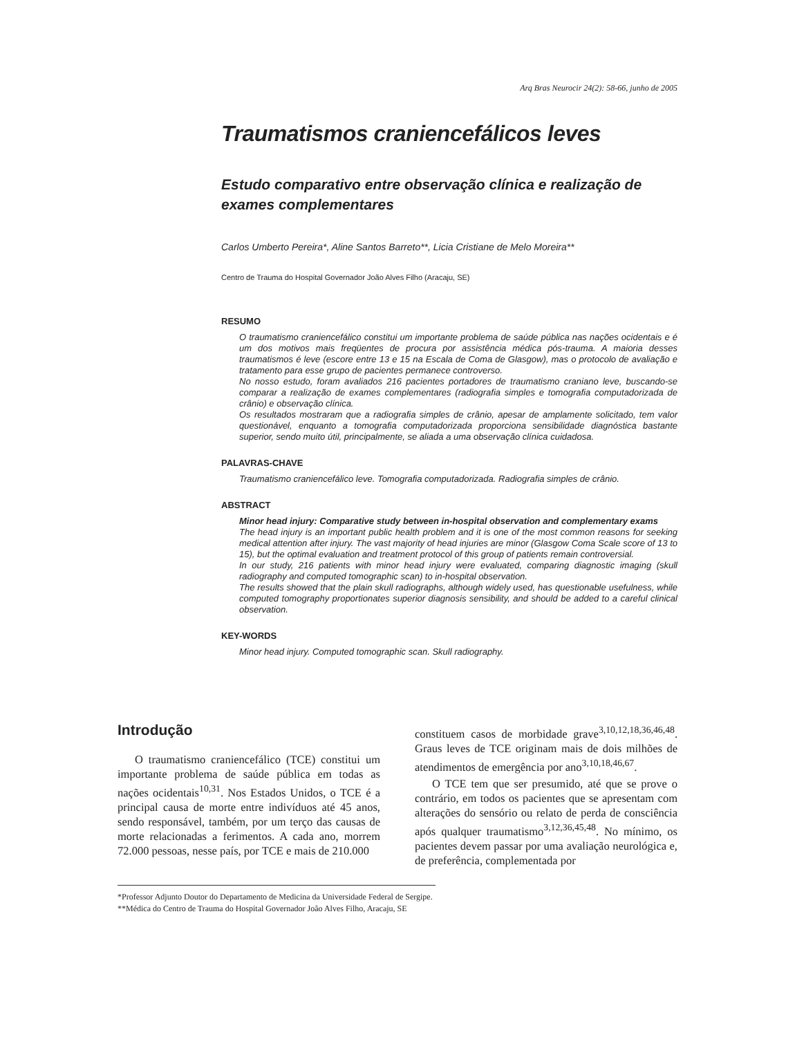Arq Bras Neurocir 24(2): 58-66, junho de 2005
Traumatismos craniencefálicos leves
Estudo comparativo entre observação clínica e realização de exames complementares
Carlos Umberto Pereira*, Aline Santos Barreto**, Licia Cristiane de Melo Moreira**
Centro de Trauma do Hospital Governador João Alves Filho (Aracaju, SE)
RESUMO
O traumatismo craniencefálico constitui um importante problema de saúde pública nas nações ocidentais e é um dos motivos mais freqüentes de procura por assistência médica pós-trauma. A maioria desses traumatismos é leve (escore entre 13 e 15 na Escala de Coma de Glasgow), mas o protocolo de avaliação e tratamento para esse grupo de pacientes permanece controverso.
No nosso estudo, foram avaliados 216 pacientes portadores de traumatismo craniano leve, buscando-se comparar a realização de exames complementares (radiografia simples e tomografia computadorizada de crânio) e observação clínica.
Os resultados mostraram que a radiografia simples de crânio, apesar de amplamente solicitado, tem valor questionável, enquanto a tomografia computadorizada proporciona sensibilidade diagnóstica bastante superior, sendo muito útil, principalmente, se aliada a uma observação clínica cuidadosa.
PALAVRAS-CHAVE
Traumatismo craniencefálico leve. Tomografia computadorizada. Radiografia simples de crânio.
ABSTRACT
Minor head injury: Comparative study between in-hospital observation and complementary exams
The head injury is an important public health problem and it is one of the most common reasons for seeking medical attention after injury. The vast majority of head injuries are minor (Glasgow Coma Scale score of 13 to 15), but the optimal evaluation and treatment protocol of this group of patients remain controversial.
In our study, 216 patients with minor head injury were evaluated, comparing diagnostic imaging (skull radiography and computed tomographic scan) to in-hospital observation.
The results showed that the plain skull radiographs, although widely used, has questionable usefulness, while computed tomography proportionates superior diagnosis sensibility, and should be added to a careful clinical observation.
KEY-WORDS
Minor head injury. Computed tomographic scan. Skull radiography.
Introdução
O traumatismo craniencefálico (TCE) constitui um importante problema de saúde pública em todas as nações ocidentais<sup>10,31</sup>. Nos Estados Unidos, o TCE é a principal causa de morte entre indivíduos até 45 anos, sendo responsável, também, por um terço das causas de morte relacionadas a ferimentos. A cada ano, morrem 72.000 pessoas, nesse país, por TCE e mais de 210.000
constituem casos de morbidade grave<sup>3,10,12,18,36,46,48</sup>. Graus leves de TCE originam mais de dois milhões de atendimentos de emergência por ano<sup>3,10,18,46,67</sup>.
O TCE tem que ser presumido, até que se prove o contrário, em todos os pacientes que se apresentam com alterações do sensório ou relato de perda de consciência após qualquer traumatismo<sup>3,12,36,45,48</sup>. No mínimo, os pacientes devem passar por uma avaliação neurológica e, de preferência, complementada por
*Professor Adjunto Doutor do Departamento de Medicina da Universidade Federal de Sergipe.
**Médica do Centro de Trauma do Hospital Governador João Alves Filho, Aracaju, SE